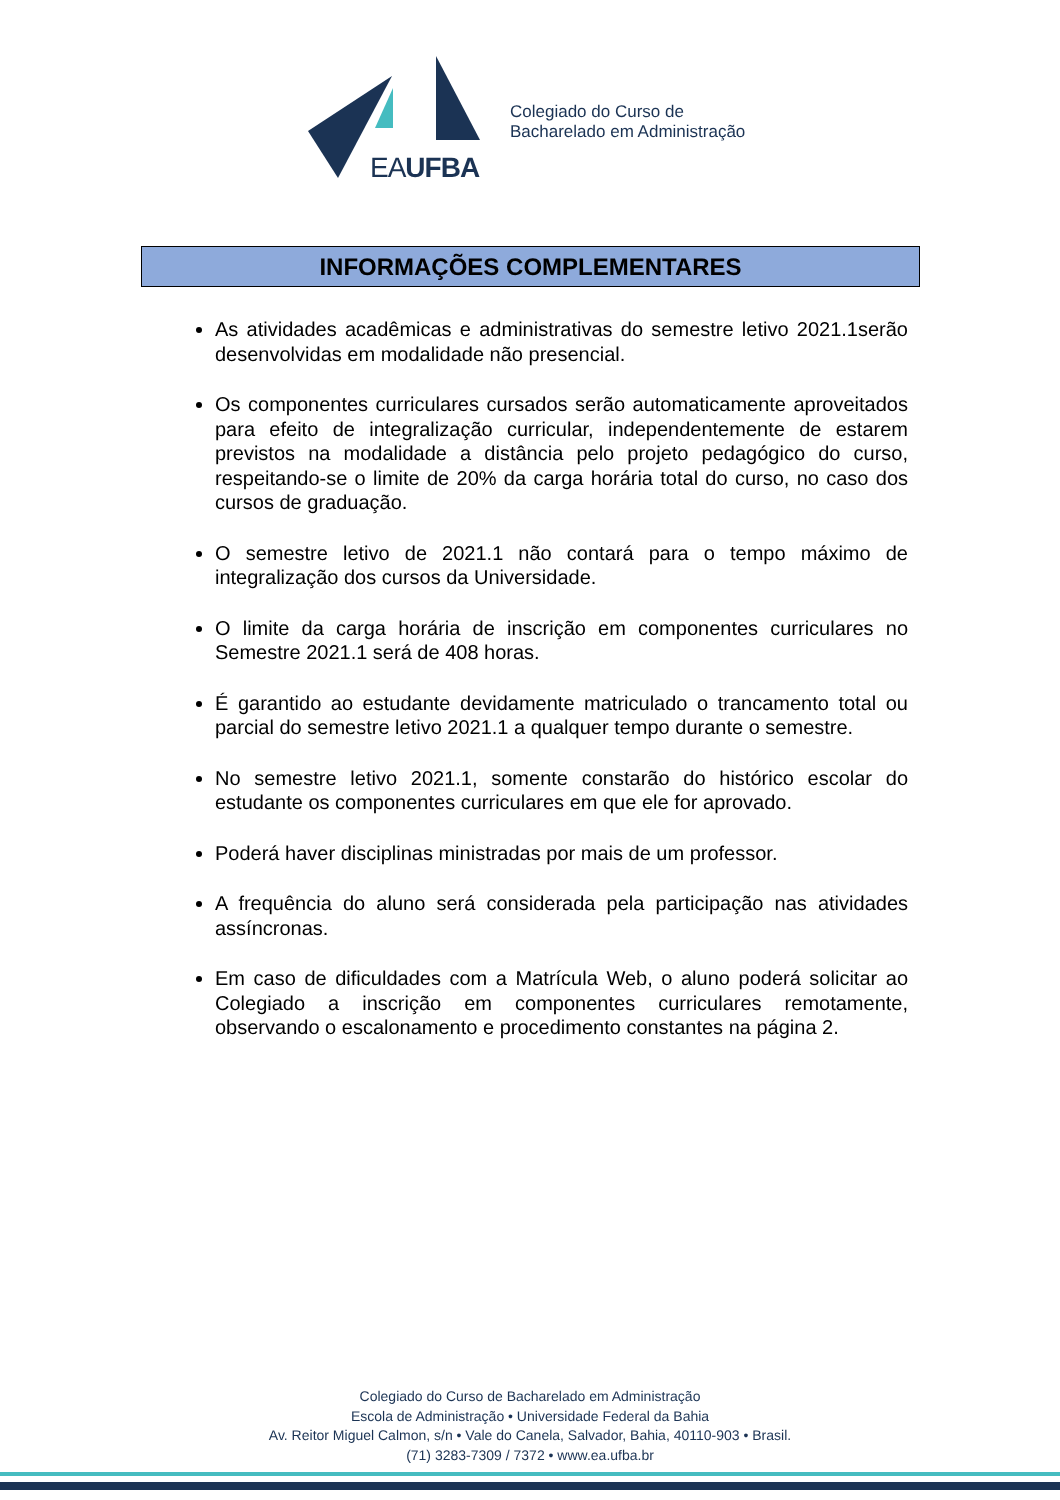EAUFBA
Colegiado do Curso de
Bacharelado em Administração
INFORMAÇÕES COMPLEMENTARES
As atividades acadêmicas e administrativas do semestre letivo 2021.1serão desenvolvidas em modalidade não presencial.
Os componentes curriculares cursados serão automaticamente aproveitados para efeito de integralização curricular, independentemente de estarem previstos na modalidade a distância pelo projeto pedagógico do curso, respeitando-se o limite de 20% da carga horária total do curso, no caso dos cursos de graduação.
O semestre letivo de 2021.1 não contará para o tempo máximo de integralização dos cursos da Universidade.
O limite da carga horária de inscrição em componentes curriculares no Semestre 2021.1 será de 408 horas.
É garantido ao estudante devidamente matriculado o trancamento total ou parcial do semestre letivo 2021.1 a qualquer tempo durante o semestre.
No semestre letivo 2021.1, somente constarão do histórico escolar do estudante os componentes curriculares em que ele for aprovado.
Poderá haver disciplinas ministradas por mais de um professor.
A frequência do aluno será considerada pela participação nas atividades assíncronas.
Em caso de dificuldades com a Matrícula Web, o aluno poderá solicitar ao Colegiado a inscrição em componentes curriculares remotamente, observando o escalonamento e procedimento constantes na página 2.
Colegiado do Curso de Bacharelado em Administração
Escola de Administração • Universidade Federal da Bahia
Av. Reitor Miguel Calmon, s/n • Vale do Canela, Salvador, Bahia, 40110-903 • Brasil.
(71) 3283-7309 / 7372 • www.ea.ufba.br